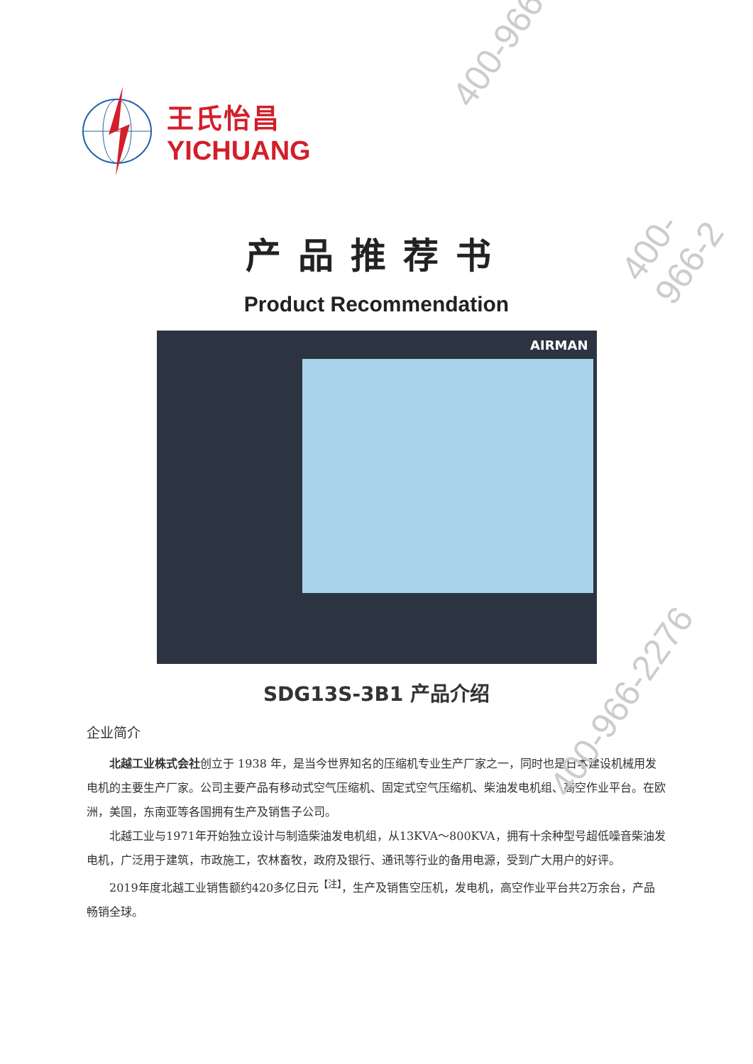王氏怡昌
YICHUANG
产品推荐书
Product Recommendation
AIRMAN
SDG13S-3B1 产品介绍
企业简介
北越工业株式会社创立于 1938 年，是当今世界知名的压缩机专业生产厂家之一，同时也是日本建设机械用发电机的主要生产厂家。公司主要产品有移动式空气压缩机、固定式空气压缩机、柴油发电机组、高空作业平台。在欧洲，美国，东南亚等各国拥有生产及销售子公司。
北越工业与1971年开始独立设计与制造柴油发电机组，从13KVA～800KVA，拥有十余种型号超低噪音柴油发电机，广泛用于建筑，市政施工，农林畜牧，政府及银行、通讯等行业的备用电源，受到广大用户的好评。
2019年度北越工业销售额约420多亿日元<sup>【注】</sup>，生产及销售空压机，发电机，高空作业平台共2万余台，产品畅销全球。
400-966
400-966-2
400-966-2276